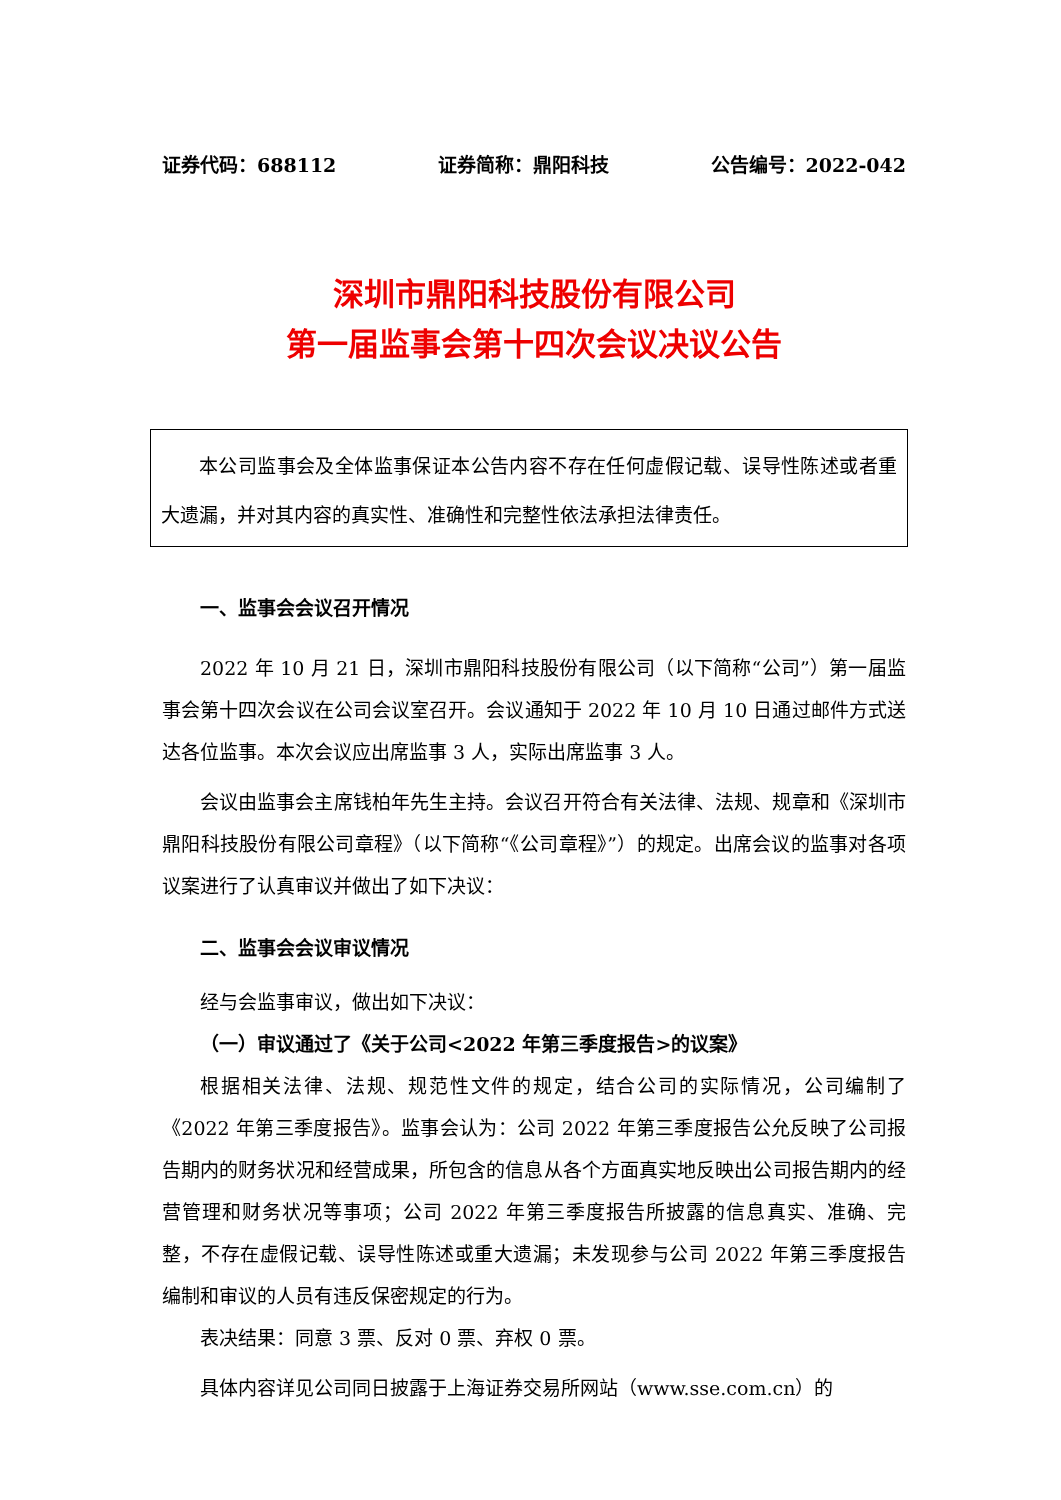证券代码：688112 证券简称：鼎阳科技 公告编号：2022-042
深圳市鼎阳科技股份有限公司
第一届监事会第十四次会议决议公告
本公司监事会及全体监事保证本公告内容不存在任何虚假记载、误导性陈述或者重大遗漏，并对其内容的真实性、准确性和完整性依法承担法律责任。
一、监事会会议召开情况
2022 年 10 月 21 日，深圳市鼎阳科技股份有限公司（以下简称“公司”）第一届监事会第十四次会议在公司会议室召开。会议通知于 2022 年 10 月 10 日通过邮件方式送达各位监事。本次会议应出席监事 3 人，实际出席监事 3 人。
会议由监事会主席钱柏年先生主持。会议召开符合有关法律、法规、规章和《深圳市鼎阳科技股份有限公司章程》（以下简称“《公司章程》”）的规定。出席会议的监事对各项议案进行了认真审议并做出了如下决议：
二、监事会会议审议情况
经与会监事审议，做出如下决议：
（一）审议通过了《关于公司<2022 年第三季度报告>的议案》
根据相关法律、法规、规范性文件的规定，结合公司的实际情况，公司编制了《2022 年第三季度报告》。监事会认为：公司 2022 年第三季度报告公允反映了公司报告期内的财务状况和经营成果，所包含的信息从各个方面真实地反映出公司报告期内的经营管理和财务状况等事项；公司 2022 年第三季度报告所披露的信息真实、准确、完整，不存在虚假记载、误导性陈述或重大遗漏；未发现参与公司 2022 年第三季度报告编制和审议的人员有违反保密规定的行为。
表决结果：同意 3 票、反对 0 票、弃权 0 票。
具体内容详见公司同日披露于上海证券交易所网站（www.sse.com.cn）的